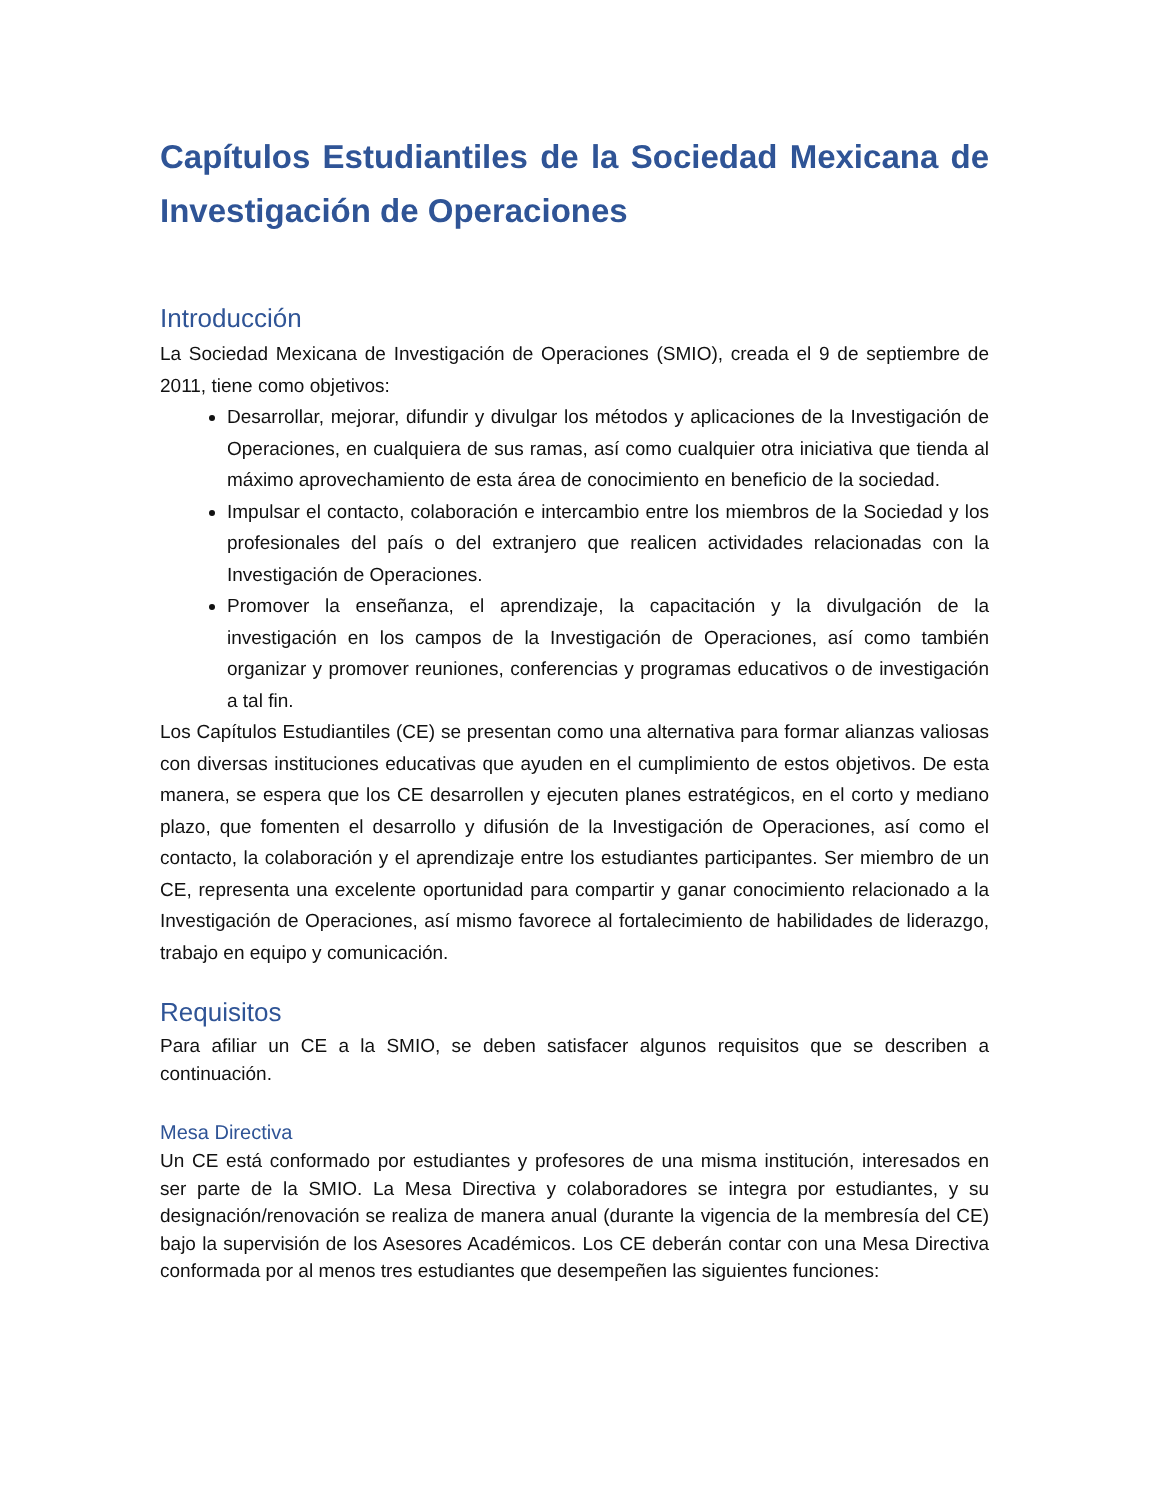Capítulos Estudiantiles de la Sociedad Mexicana de Investigación de Operaciones
Introducción
La Sociedad Mexicana de Investigación de Operaciones (SMIO), creada el 9 de septiembre de 2011, tiene como objetivos:
Desarrollar, mejorar, difundir y divulgar los métodos y aplicaciones de la Investigación de Operaciones, en cualquiera de sus ramas, así como cualquier otra iniciativa que tienda al máximo aprovechamiento de esta área de conocimiento en beneficio de la sociedad.
Impulsar el contacto, colaboración e intercambio entre los miembros de la Sociedad y los profesionales del país o del extranjero que realicen actividades relacionadas con la Investigación de Operaciones.
Promover la enseñanza, el aprendizaje, la capacitación y la divulgación de la investigación en los campos de la Investigación de Operaciones, así como también organizar y promover reuniones, conferencias y programas educativos o de investigación a tal fin.
Los Capítulos Estudiantiles (CE) se presentan como una alternativa para formar alianzas valiosas con diversas instituciones educativas que ayuden en el cumplimiento de estos objetivos. De esta manera, se espera que los CE desarrollen y ejecuten planes estratégicos, en el corto y mediano plazo, que fomenten el desarrollo y difusión de la Investigación de Operaciones, así como el contacto, la colaboración y el aprendizaje entre los estudiantes participantes. Ser miembro de un CE, representa una excelente oportunidad para compartir y ganar conocimiento relacionado a la Investigación de Operaciones, así mismo favorece al fortalecimiento de habilidades de liderazgo, trabajo en equipo y comunicación.
Requisitos
Para afiliar un CE a la SMIO, se deben satisfacer algunos requisitos que se describen a continuación.
Mesa Directiva
Un CE está conformado por estudiantes y profesores de una misma institución, interesados en ser parte de la SMIO. La Mesa Directiva y colaboradores se integra por estudiantes, y su designación/renovación se realiza de manera anual (durante la vigencia de la membresía del CE) bajo la supervisión de los Asesores Académicos. Los CE deberán contar con una Mesa Directiva conformada por al menos tres estudiantes que desempeñen las siguientes funciones: